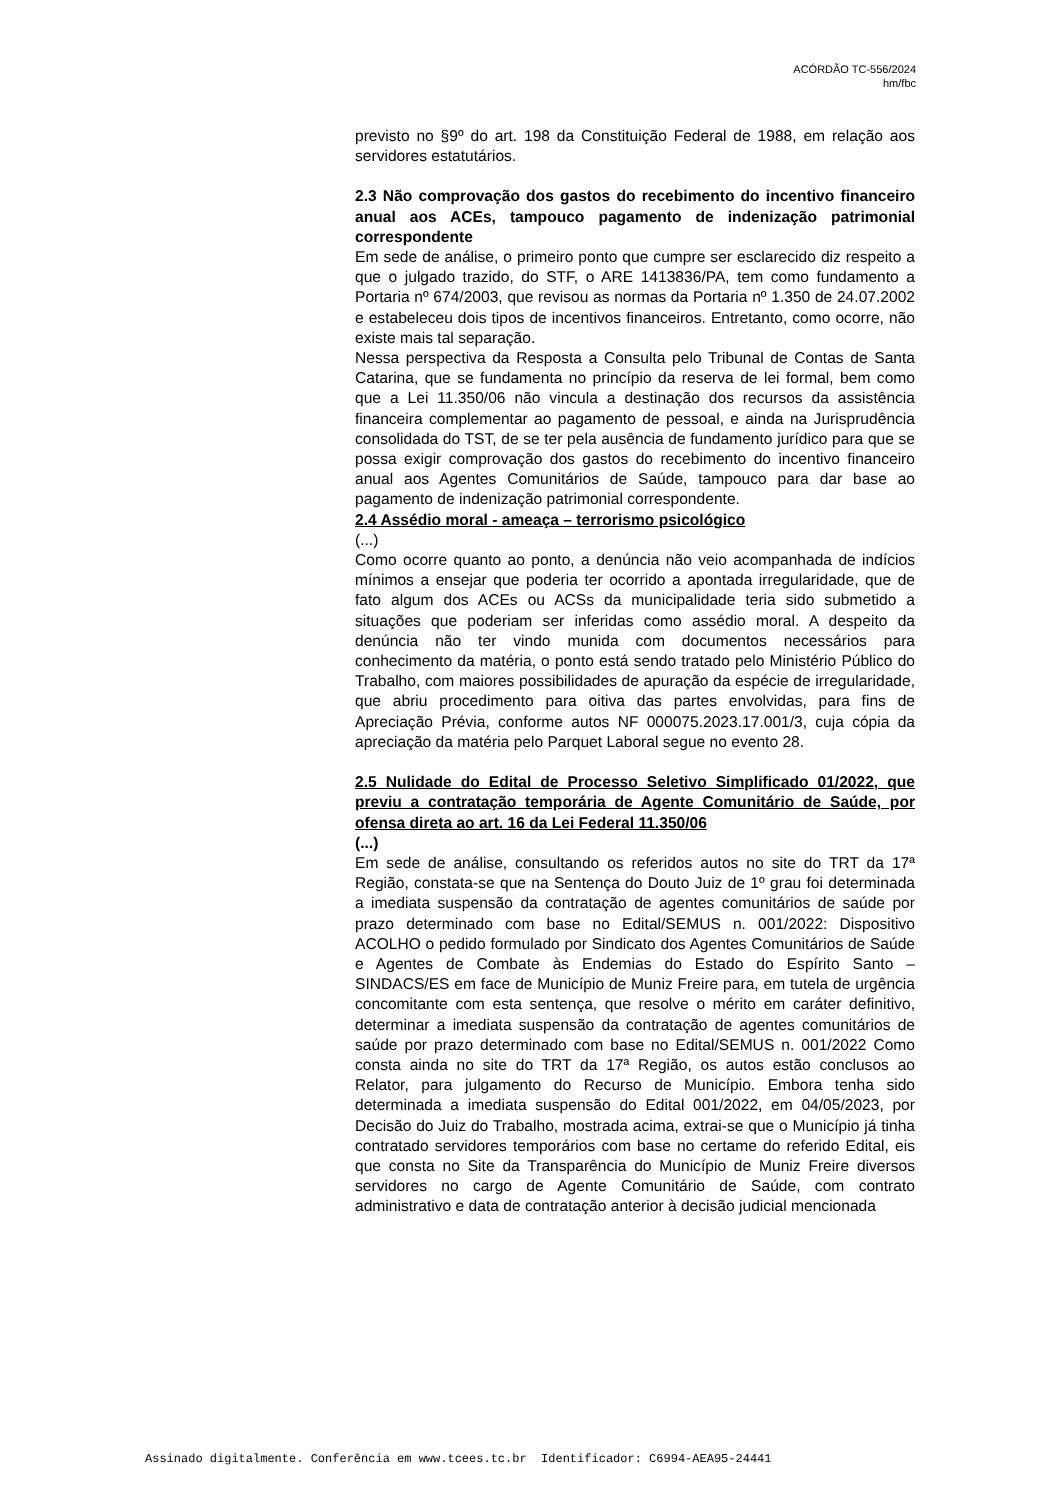ACÓRDÃO TC-556/2024
hm/fbc
previsto no §9º do art. 198 da Constituição Federal de 1988, em relação aos servidores estatutários.
2.3 Não comprovação dos gastos do recebimento do incentivo financeiro anual aos ACEs, tampouco pagamento de indenização patrimonial correspondente
Em sede de análise, o primeiro ponto que cumpre ser esclarecido diz respeito a que o julgado trazido, do STF, o ARE 1413836/PA, tem como fundamento a Portaria nº 674/2003, que revisou as normas da Portaria nº 1.350 de 24.07.2002 e estabeleceu dois tipos de incentivos financeiros. Entretanto, como ocorre, não existe mais tal separação.
Nessa perspectiva da Resposta a Consulta pelo Tribunal de Contas de Santa Catarina, que se fundamenta no princípio da reserva de lei formal, bem como que a Lei 11.350/06 não vincula a destinação dos recursos da assistência financeira complementar ao pagamento de pessoal, e ainda na Jurisprudência consolidada do TST, de se ter pela ausência de fundamento jurídico para que se possa exigir comprovação dos gastos do recebimento do incentivo financeiro anual aos Agentes Comunitários de Saúde, tampouco para dar base ao pagamento de indenização patrimonial correspondente.
2.4 Assédio moral - ameaça – terrorismo psicológico
(...)
Como ocorre quanto ao ponto, a denúncia não veio acompanhada de indícios mínimos a ensejar que poderia ter ocorrido a apontada irregularidade, que de fato algum dos ACEs ou ACSs da municipalidade teria sido submetido a situações que poderiam ser inferidas como assédio moral. A despeito da denúncia não ter vindo munida com documentos necessários para conhecimento da matéria, o ponto está sendo tratado pelo Ministério Público do Trabalho, com maiores possibilidades de apuração da espécie de irregularidade, que abriu procedimento para oitiva das partes envolvidas, para fins de Apreciação Prévia, conforme autos NF 000075.2023.17.001/3, cuja cópia da apreciação da matéria pelo Parquet Laboral segue no evento 28.
2.5 Nulidade do Edital de Processo Seletivo Simplificado 01/2022, que previu a contratação temporária de Agente Comunitário de Saúde, por ofensa direta ao art. 16 da Lei Federal 11.350/06
(...)
Em sede de análise, consultando os referidos autos no site do TRT da 17ª Região, constata-se que na Sentença do Douto Juiz de 1º grau foi determinada a imediata suspensão da contratação de agentes comunitários de saúde por prazo determinado com base no Edital/SEMUS n. 001/2022: Dispositivo ACOLHO o pedido formulado por Sindicato dos Agentes Comunitários de Saúde e Agentes de Combate às Endemias do Estado do Espírito Santo – SINDACS/ES em face de Município de Muniz Freire para, em tutela de urgência concomitante com esta sentença, que resolve o mérito em caráter definitivo, determinar a imediata suspensão da contratação de agentes comunitários de saúde por prazo determinado com base no Edital/SEMUS n. 001/2022 Como consta ainda no site do TRT da 17ª Região, os autos estão conclusos ao Relator, para julgamento do Recurso de Município. Embora tenha sido determinada a imediata suspensão do Edital 001/2022, em 04/05/2023, por Decisão do Juiz do Trabalho, mostrada acima, extrai-se que o Município já tinha contratado servidores temporários com base no certame do referido Edital, eis que consta no Site da Transparência do Município de Muniz Freire diversos servidores no cargo de Agente Comunitário de Saúde, com contrato administrativo e data de contratação anterior à decisão judicial mencionada
Assinado digitalmente. Conferência em www.tcees.tc.br Identificador: C6994-AEA95-24441